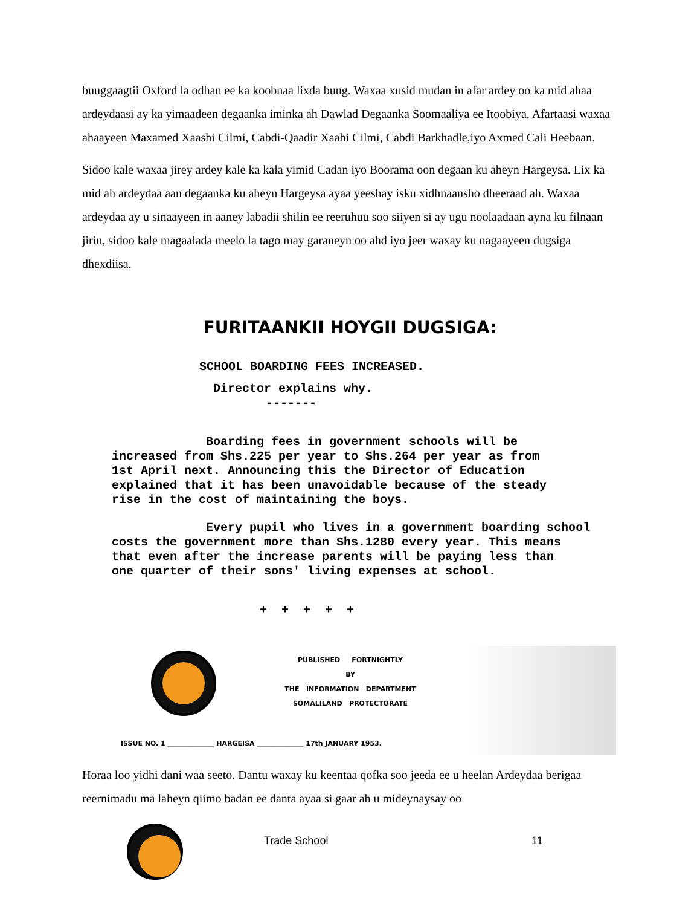buuggaagtii Oxford la odhan ee ka koobnaa lixda buug. Waxaa xusid mudan in afar ardey oo ka mid ahaa ardeydaasi ay ka yimaadeen degaanka iminka ah Dawlad Degaanka Soomaaliya ee Itoobiya. Afartaasi waxaa ahaayeen Maxamed Xaashi Cilmi, Cabdi-Qaadir Xaahi Cilmi, Cabdi Barkhadle,iyo Axmed Cali Heebaan.
Sidoo kale waxaa jirey ardey kale ka kala yimid Cadan iyo Boorama oon degaan ku aheyn Hargeysa. Lix ka mid ah ardeydaa aan degaanka ku aheyn Hargeysa ayaa yeeshay isku xidhnaansho dheeraad ah. Waxaa ardeydaa ay u sinaayeen in aaney labadii shilin ee reeruhuu soo siiyen si ay ugu noolaadaan ayna ku filnaan jirin, sidoo kale magaalada meelo la tago may garaneyn oo ahd iyo jeer waxay ku nagaayeen dugsiga dhexdiisa.
FURITAANKII HOYGII DUGSIGA:
SCHOOL BOARDING FEES INCREASED.
Director explains why.
-------
Boarding fees in government schools will be
increased from Shs.225 per year to Shs.264 per year as from
1st April next. Announcing this the Director of Education
explained that it has been unavoidable because of the steady
rise in the cost of maintaining the boys.
Every pupil who lives in a government boarding school
costs the government more than Shs.1280 every year. This means
that even after the increase parents will be paying less than
one quarter of their sons' living expenses at school.
+ + + + +
PUBLISHED FORTNIGHTLY
BY
THE INFORMATION DEPARTMENT
SOMALILAND PROTECTORATE
ISSUE NO. 1 ______________ HARGEISA ______________ 17th JANUARY 1953.
Horaa loo yidhi dani waa seeto. Dantu waxay ku keentaa qofka soo jeeda ee u heelan Ardeydaa berigaa reernimadu ma laheyn qiimo badan ee danta ayaa si gaar ah u mideynaysay oo
Trade School 11